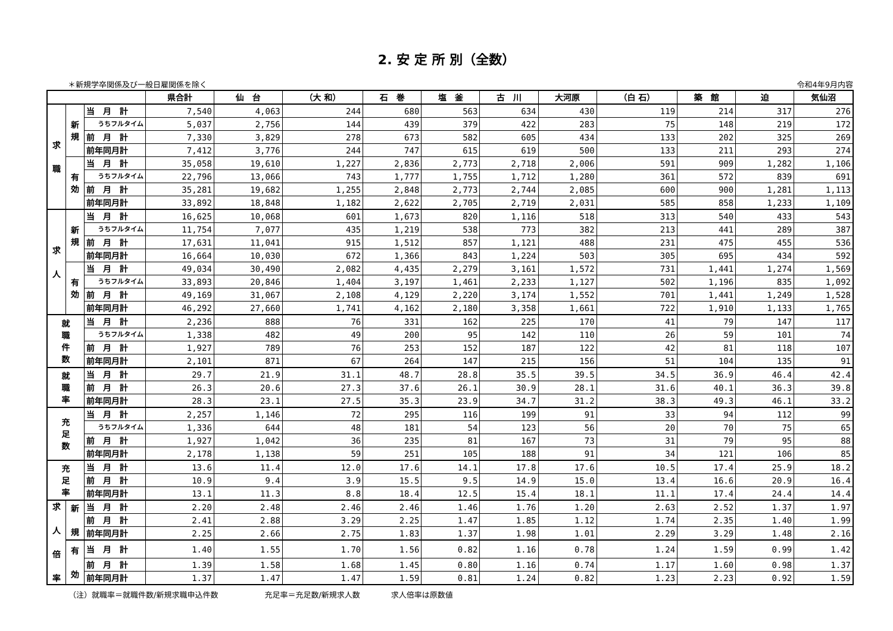2. 安 定 所 別（全数）
＊新規学卒関係及び一般日雇関係を除く 令和4年9月内容
| | | | 県合計 | 仙 台 | （大 和） | 石 巻 | 塩 釜 | 古 川 | 大河原 | （白 石） | 築 館 | 迫 | 気仙沼 |
| --- | --- | --- | --- | --- | --- | --- | --- | --- | --- | --- | --- | --- | --- |
| 求 職 | 新 規 | 当 月 計 | 7,540 | 4,063 | 244 | 680 | 563 | 634 | 430 | 119 | 214 | 317 | 276 |
| | | うちフルタイム | 5,037 | 2,756 | 144 | 439 | 379 | 422 | 283 | 75 | 148 | 219 | 172 |
| | | 前 月 計 | 7,330 | 3,829 | 278 | 673 | 582 | 605 | 434 | 133 | 202 | 325 | 269 |
| | | 前年同月計 | 7,412 | 3,776 | 244 | 747 | 615 | 619 | 500 | 133 | 211 | 293 | 274 |
| | 有 効 | 当 月 計 | 35,058 | 19,610 | 1,227 | 2,836 | 2,773 | 2,718 | 2,006 | 591 | 909 | 1,282 | 1,106 |
| | | うちフルタイム | 22,796 | 13,066 | 743 | 1,777 | 1,755 | 1,712 | 1,280 | 361 | 572 | 839 | 691 |
| | | 前 月 計 | 35,281 | 19,682 | 1,255 | 2,848 | 2,773 | 2,744 | 2,085 | 600 | 900 | 1,281 | 1,113 |
| | | 前年同月計 | 33,892 | 18,848 | 1,182 | 2,622 | 2,705 | 2,719 | 2,031 | 585 | 858 | 1,233 | 1,109 |
| 求 人 | 新 規 | 当 月 計 | 16,625 | 10,068 | 601 | 1,673 | 820 | 1,116 | 518 | 313 | 540 | 433 | 543 |
| | | うちフルタイム | 11,754 | 7,077 | 435 | 1,219 | 538 | 773 | 382 | 213 | 441 | 289 | 387 |
| | | 前 月 計 | 17,631 | 11,041 | 915 | 1,512 | 857 | 1,121 | 488 | 231 | 475 | 455 | 536 |
| | | 前年同月計 | 16,664 | 10,030 | 672 | 1,366 | 843 | 1,224 | 503 | 305 | 695 | 434 | 592 |
| | 有 効 | 当 月 計 | 49,034 | 30,490 | 2,082 | 4,435 | 2,279 | 3,161 | 1,572 | 731 | 1,441 | 1,274 | 1,569 |
| | | うちフルタイム | 33,893 | 20,846 | 1,404 | 3,197 | 1,461 | 2,233 | 1,127 | 502 | 1,196 | 835 | 1,092 |
| | | 前 月 計 | 49,169 | 31,067 | 2,108 | 4,129 | 2,220 | 3,174 | 1,552 | 701 | 1,441 | 1,249 | 1,528 |
| | | 前年同月計 | 46,292 | 27,660 | 1,741 | 4,162 | 2,180 | 3,358 | 1,661 | 722 | 1,910 | 1,133 | 1,765 |
| 就 職 件 数 | | 当 月 計 | 2,236 | 888 | 76 | 331 | 162 | 225 | 170 | 41 | 79 | 147 | 117 |
| | | うちフルタイム | 1,338 | 482 | 49 | 200 | 95 | 142 | 110 | 26 | 59 | 101 | 74 |
| | | 前 月 計 | 1,927 | 789 | 76 | 253 | 152 | 187 | 122 | 42 | 81 | 118 | 107 |
| | | 前年同月計 | 2,101 | 871 | 67 | 264 | 147 | 215 | 156 | 51 | 104 | 135 | 91 |
| 就 職 率 | | 当 月 計 | 29.7 | 21.9 | 31.1 | 48.7 | 28.8 | 35.5 | 39.5 | 34.5 | 36.9 | 46.4 | 42.4 |
| | | 前 月 計 | 26.3 | 20.6 | 27.3 | 37.6 | 26.1 | 30.9 | 28.1 | 31.6 | 40.1 | 36.3 | 39.8 |
| | | 前年同月計 | 28.3 | 23.1 | 27.5 | 35.3 | 23.9 | 34.7 | 31.2 | 38.3 | 49.3 | 46.1 | 33.2 |
| 充 足 数 | | 当 月 計 | 2,257 | 1,146 | 72 | 295 | 116 | 199 | 91 | 33 | 94 | 112 | 99 |
| | | うちフルタイム | 1,336 | 644 | 48 | 181 | 54 | 123 | 56 | 20 | 70 | 75 | 65 |
| | | 前 月 計 | 1,927 | 1,042 | 36 | 235 | 81 | 167 | 73 | 31 | 79 | 95 | 88 |
| | | 前年同月計 | 2,178 | 1,138 | 59 | 251 | 105 | 188 | 91 | 34 | 121 | 106 | 85 |
| 充 足 率 | | 当 月 計 | 13.6 | 11.4 | 12.0 | 17.6 | 14.1 | 17.8 | 17.6 | 10.5 | 17.4 | 25.9 | 18.2 |
| | | 前 月 計 | 10.9 | 9.4 | 3.9 | 15.5 | 9.5 | 14.9 | 15.0 | 13.4 | 16.6 | 20.9 | 16.4 |
| | | 前年同月計 | 13.1 | 11.3 | 8.8 | 18.4 | 12.5 | 15.4 | 18.1 | 11.1 | 17.4 | 24.4 | 14.4 |
| 求 人 倍 率 | 新 規 | 当 月 計 | 2.20 | 2.48 | 2.46 | 2.46 | 1.46 | 1.76 | 1.20 | 2.63 | 2.52 | 1.37 | 1.97 |
| | | 前 月 計 | 2.41 | 2.88 | 3.29 | 2.25 | 1.47 | 1.85 | 1.12 | 1.74 | 2.35 | 1.40 | 1.99 |
| | | 前年同月計 | 2.25 | 2.66 | 2.75 | 1.83 | 1.37 | 1.98 | 1.01 | 2.29 | 3.29 | 1.48 | 2.16 |
| | 有 効 | 当 月 計 | 1.40 | 1.55 | 1.70 | 1.56 | 0.82 | 1.16 | 0.78 | 1.24 | 1.59 | 0.99 | 1.42 |
| | | 前 月 計 | 1.39 | 1.58 | 1.68 | 1.45 | 0.80 | 1.16 | 0.74 | 1.17 | 1.60 | 0.98 | 1.37 |
| | | 前年同月計 | 1.37 | 1.47 | 1.47 | 1.59 | 0.81 | 1.24 | 0.82 | 1.23 | 2.23 | 0.92 | 1.59 |
（注）就職率＝就職件数/新規求職申込件数　　　　　　充足率＝充足数/新規求人数　　　　求人倍率は原数値